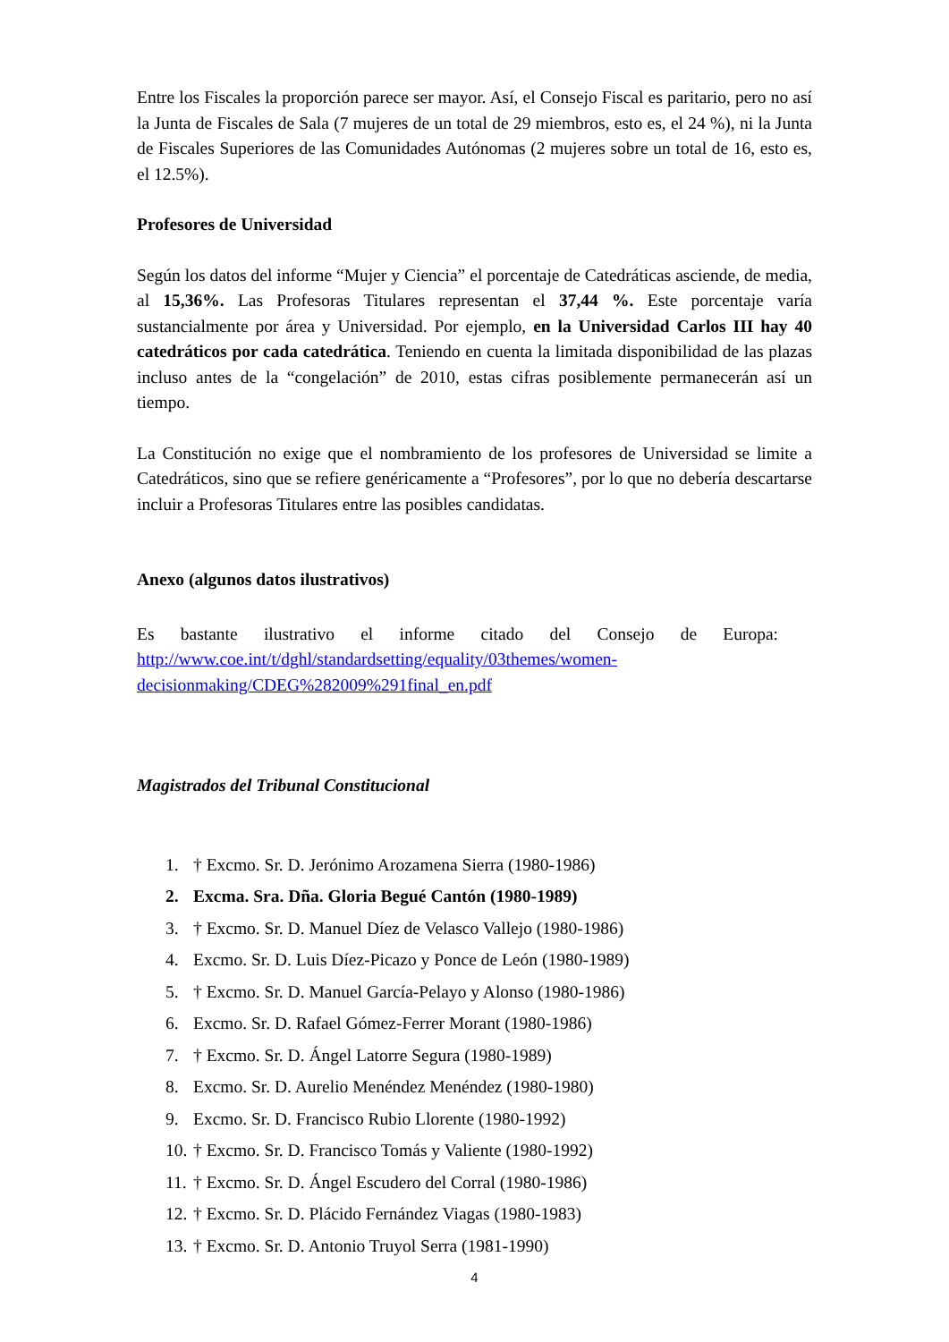Entre los Fiscales la proporción parece ser mayor. Así, el Consejo Fiscal es paritario, pero no así la Junta de Fiscales de Sala (7 mujeres de un total de 29 miembros, esto es, el 24 %), ni la Junta de Fiscales Superiores de las Comunidades Autónomas (2 mujeres sobre un total de 16, esto es, el 12.5%).
Profesores de Universidad
Según los datos del informe “Mujer y Ciencia” el porcentaje de Catedráticas asciende, de media, al 15,36%. Las Profesoras Titulares representan el 37,44 %. Este porcentaje varía sustancialmente por área y Universidad. Por ejemplo, en la Universidad Carlos III hay 40 catedráticos por cada catedrática. Teniendo en cuenta la limitada disponibilidad de las plazas incluso antes de la “congelación” de 2010, estas cifras posiblemente permanecerán así un tiempo.
La Constitución no exige que el nombramiento de los profesores de Universidad se limite a Catedráticos, sino que se refiere genéricamente a “Profesores”, por lo que no debería descartarse incluir a Profesoras Titulares entre las posibles candidatas.
Anexo (algunos datos ilustrativos)
Es bastante ilustrativo el informe citado del Consejo de Europa: http://www.coe.int/t/dghl/standardsetting/equality/03themes/women-decisionmaking/CDEG%282009%291final_en.pdf
Magistrados del Tribunal Constitucional
1. † Excmo. Sr. D. Jerónimo Arozamena Sierra (1980-1986)
2. Excma. Sra. Dña. Gloria Begué Cantón (1980-1989)
3. † Excmo. Sr. D. Manuel Díez de Velasco Vallejo (1980-1986)
4. Excmo. Sr. D. Luis Díez-Picazo y Ponce de León (1980-1989)
5. † Excmo. Sr. D. Manuel García-Pelayo y Alonso (1980-1986)
6. Excmo. Sr. D. Rafael Gómez-Ferrer Morant (1980-1986)
7. † Excmo. Sr. D. Ángel Latorre Segura (1980-1989)
8. Excmo. Sr. D. Aurelio Menéndez Menéndez (1980-1980)
9. Excmo. Sr. D. Francisco Rubio Llorente (1980-1992)
10. † Excmo. Sr. D. Francisco Tomás y Valiente (1980-1992)
11. † Excmo. Sr. D. Ángel Escudero del Corral (1980-1986)
12. † Excmo. Sr. D. Plácido Fernández Viagas (1980-1983)
13. † Excmo. Sr. D. Antonio Truyol Serra (1981-1990)
4